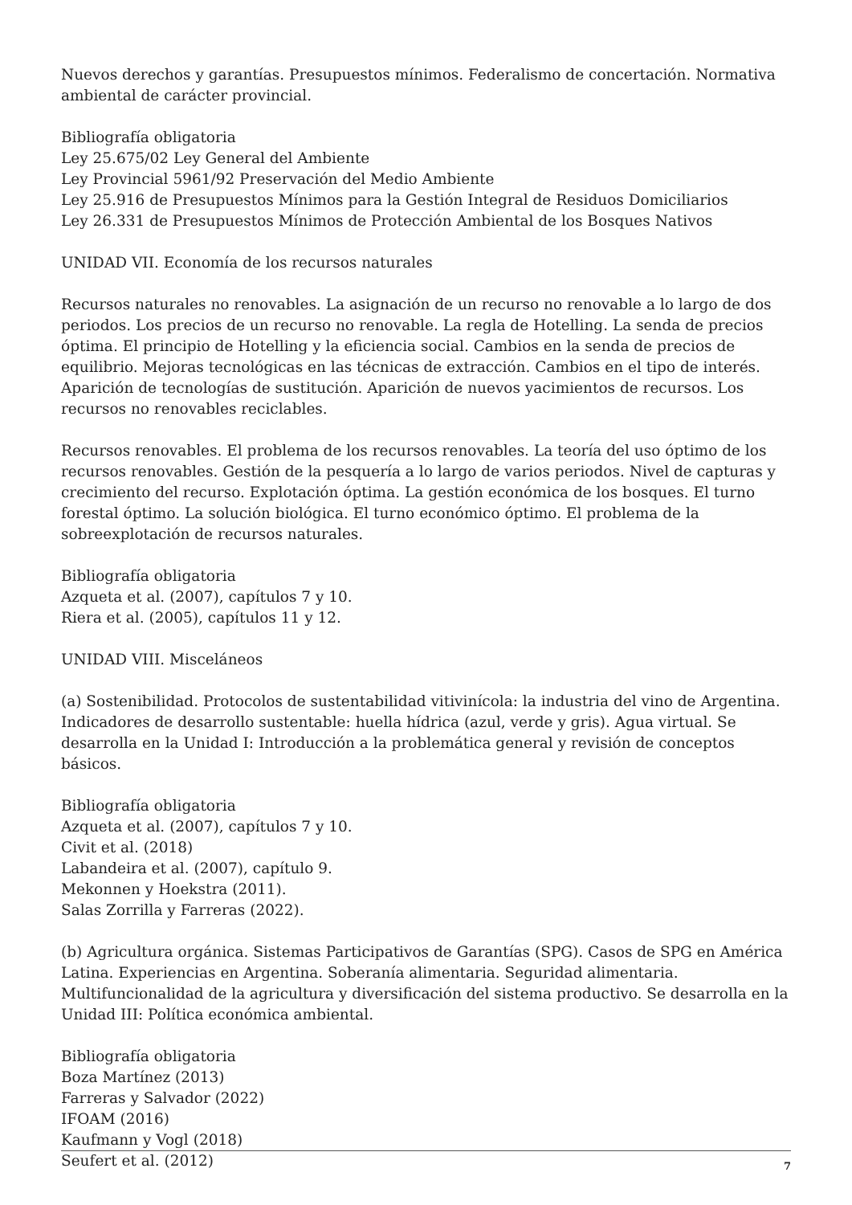Nuevos derechos y garantías. Presupuestos mínimos. Federalismo de concertación. Normativa ambiental de carácter provincial.
Bibliografía obligatoria
Ley 25.675/02 Ley General del Ambiente
Ley Provincial 5961/92 Preservación del Medio Ambiente
Ley 25.916 de Presupuestos Mínimos para la Gestión Integral de Residuos Domiciliarios
Ley 26.331 de Presupuestos Mínimos de Protección Ambiental de los Bosques Nativos
UNIDAD VII. Economía de los recursos naturales
Recursos naturales no renovables. La asignación de un recurso no renovable a lo largo de dos periodos. Los precios de un recurso no renovable. La regla de Hotelling. La senda de precios óptima. El principio de Hotelling y la eficiencia social. Cambios en la senda de precios de equilibrio. Mejoras tecnológicas en las técnicas de extracción. Cambios en el tipo de interés. Aparición de tecnologías de sustitución. Aparición de nuevos yacimientos de recursos. Los recursos no renovables reciclables.
Recursos renovables. El problema de los recursos renovables. La teoría del uso óptimo de los recursos renovables. Gestión de la pesquería a lo largo de varios periodos. Nivel de capturas y crecimiento del recurso. Explotación óptima. La gestión económica de los bosques. El turno forestal óptimo. La solución biológica. El turno económico óptimo. El problema de la sobreexplotación de recursos naturales.
Bibliografía obligatoria
Azqueta et al. (2007), capítulos 7 y 10.
Riera et al. (2005), capítulos 11 y 12.
UNIDAD VIII. Misceláneos
(a) Sostenibilidad. Protocolos de sustentabilidad vitivinícola: la industria del vino de Argentina. Indicadores de desarrollo sustentable: huella hídrica (azul, verde y gris). Agua virtual. Se desarrolla en la Unidad I: Introducción a la problemática general y revisión de conceptos básicos.
Bibliografía obligatoria
Azqueta et al. (2007), capítulos 7 y 10.
Civit et al. (2018)
Labandeira et al. (2007), capítulo 9.
Mekonnen y Hoekstra (2011).
Salas Zorrilla y Farreras (2022).
(b) Agricultura orgánica. Sistemas Participativos de Garantías (SPG). Casos de SPG en América Latina. Experiencias en Argentina. Soberanía alimentaria. Seguridad alimentaria. Multifuncionalidad de la agricultura y diversificación del sistema productivo. Se desarrolla en la Unidad III: Política económica ambiental.
Bibliografía obligatoria
Boza Martínez (2013)
Farreras y Salvador (2022)
IFOAM (2016)
Kaufmann y Vogl (2018)
Seufert et al. (2012)
7